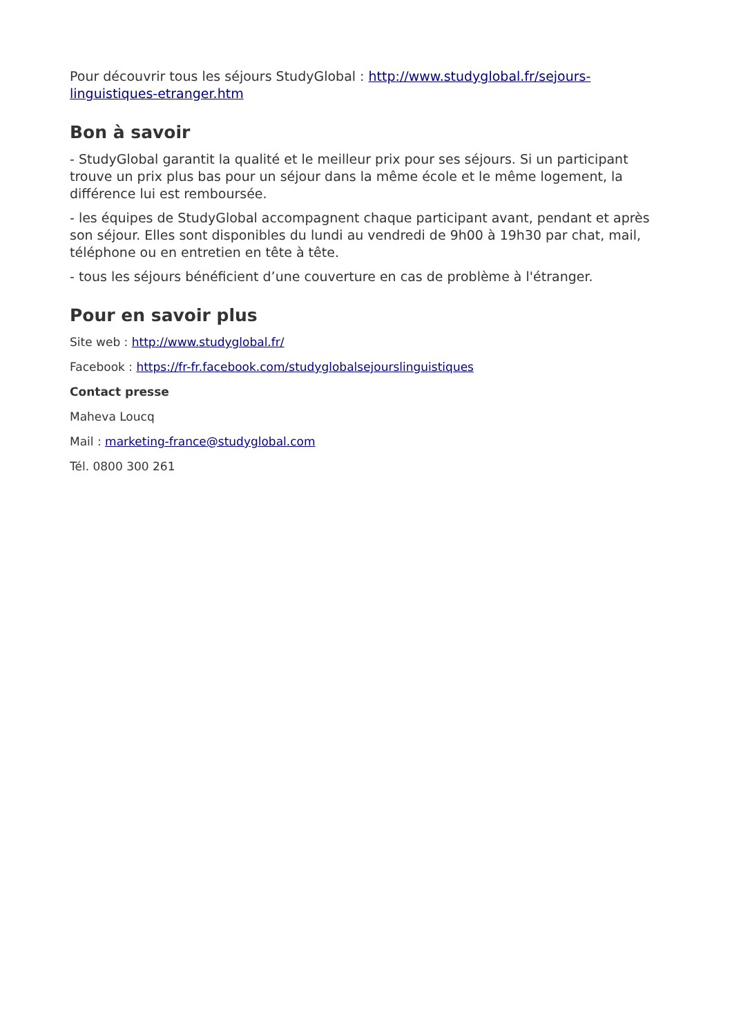Pour découvrir tous les séjours StudyGlobal : http://www.studyglobal.fr/sejours-linguistiques-etranger.htm
Bon à savoir
- StudyGlobal garantit la qualité et le meilleur prix pour ses séjours. Si un participant trouve un prix plus bas pour un séjour dans la même école et le même logement, la différence lui est remboursée.
- les équipes de StudyGlobal accompagnent chaque participant avant, pendant et après son séjour. Elles sont disponibles du lundi au vendredi de 9h00 à 19h30 par chat, mail, téléphone ou en entretien en tête à tête.
- tous les séjours bénéficient d’une couverture en cas de problème à l'étranger.
Pour en savoir plus
Site web : http://www.studyglobal.fr/
Facebook : https://fr-fr.facebook.com/studyglobalsejourslinguistiques
Contact presse
Maheva Loucq
Mail : marketing-france@studyglobal.com
Tél. 0800 300 261